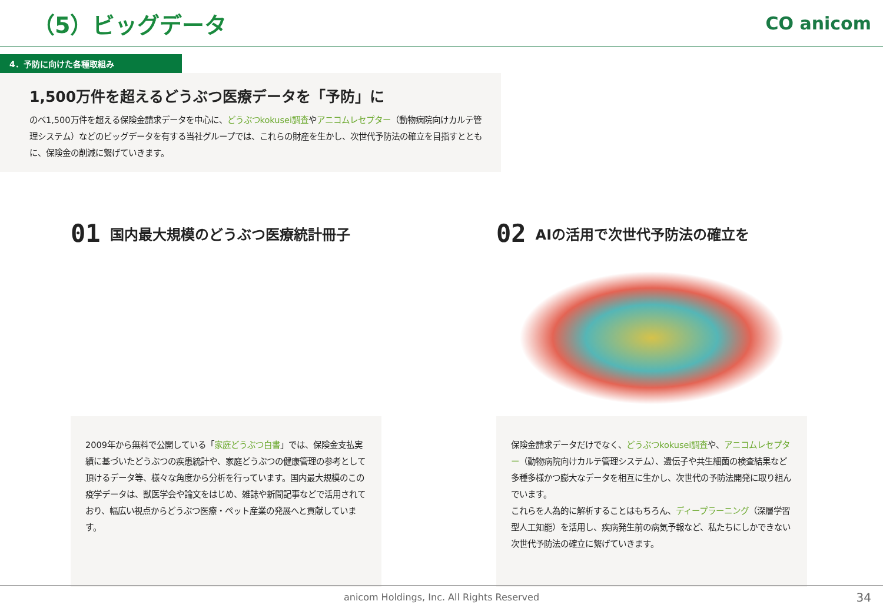（5）ビッグデータ
CO anicom
4．予防に向けた各種取組み
1,500万件を超えるどうぶつ医療データを「予防」に
のべ1,500万件を超える保険金請求データを中心に、どうぶつkokusei調査やアニコムレセプター（動物病院向けカルテ管理システム）などのビッグデータを有する当社グループでは、これらの財産を生かし、次世代予防法の確立を目指すとともに、保険金の削減に繋げていきます。
01 国内最大規模のどうぶつ医療統計冊子
2009年から無料で公開している「家庭どうぶつ白書」では、保険金支払実績に基づいたどうぶつの疾患統計や、家庭どうぶつの健康管理の参考として頂けるデータ等、様々な角度から分析を行っています。国内最大規模のこの疫学データは、獣医学会や論文をはじめ、雑誌や新聞記事などで活用されており、幅広い視点からどうぶつ医療・ペット産業の発展へと貢献しています。
02 AIの活用で次世代予防法の確立を
保険金請求データだけでなく、どうぶつkokusei調査や、アニコムレセプター（動物病院向けカルテ管理システム）、遺伝子や共生細菌の検査結果など多種多様かつ膨大なデータを相互に生かし、次世代の予防法開発に取り組んでいます。
これらを人為的に解析することはもちろん、ディープラーニング（深層学習型人工知能）を活用し、疾病発生前の病気予報など、私たちにしかできない次世代予防法の確立に繋げていきます。
anicom Holdings, Inc. All Rights Reserved 34